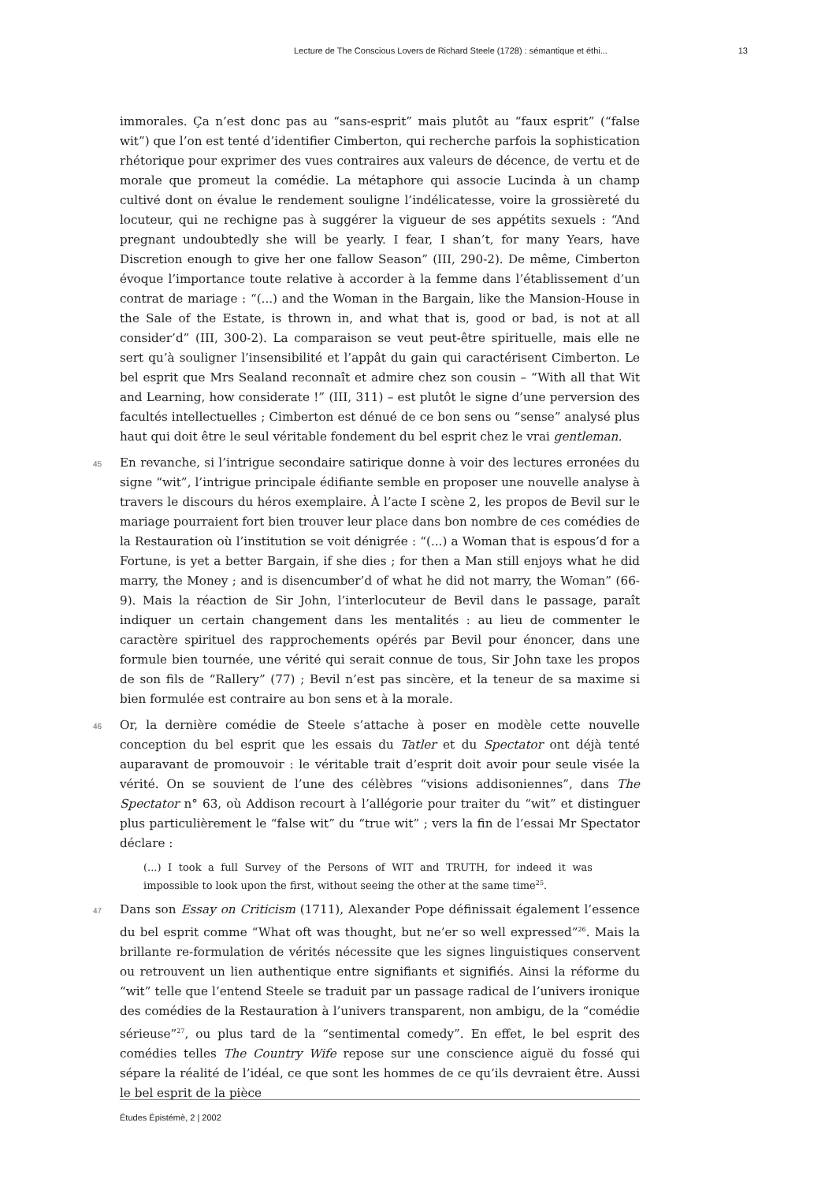Lecture de The Conscious Lovers de Richard Steele (1728) : sémantique et éthi... 13
immorales. Ça n’est donc pas au “sans-esprit” mais plutôt au “faux esprit” (“false wit”) que l’on est tenté d’identifier Cimberton, qui recherche parfois la sophistication rhétorique pour exprimer des vues contraires aux valeurs de décence, de vertu et de morale que promeut la comédie. La métaphore qui associe Lucinda à un champ cultivé dont on évalue le rendement souligne l’indélicatesse, voire la grossièreté du locuteur, qui ne rechigne pas à suggérer la vigueur de ses appétits sexuels : “And pregnant undoubtedly she will be yearly. I fear, I shan’t, for many Years, have Discretion enough to give her one fallow Season” (III, 290-2). De même, Cimberton évoque l’importance toute relative à accorder à la femme dans l’établissement d’un contrat de mariage : “(...) and the Woman in the Bargain, like the Mansion-House in the Sale of the Estate, is thrown in, and what that is, good or bad, is not at all consider’d” (III, 300-2). La comparaison se veut peut-être spirituelle, mais elle ne sert qu’à souligner l’insensibilité et l’appât du gain qui caractérisent Cimberton. Le bel esprit que Mrs Sealand reconnaît et admire chez son cousin – “With all that Wit and Learning, how considerate !” (III, 311) – est plutôt le signe d’une perversion des facultés intellectuelles ; Cimberton est dénué de ce bon sens ou “sense” analysé plus haut qui doit être le seul véritable fondement du bel esprit chez le vrai gentleman.
45 En revanche, si l’intrigue secondaire satirique donne à voir des lectures erronées du signe “wit”, l’intrigue principale édifiante semble en proposer une nouvelle analyse à travers le discours du héros exemplaire. À l’acte I scène 2, les propos de Bevil sur le mariage pourraient fort bien trouver leur place dans bon nombre de ces comédies de la Restauration où l’institution se voit dénigrée : “(...) a Woman that is espous’d for a Fortune, is yet a better Bargain, if she dies ; for then a Man still enjoys what he did marry, the Money ; and is disencumber’d of what he did not marry, the Woman” (66-9). Mais la réaction de Sir John, l’interlocuteur de Bevil dans le passage, paraît indiquer un certain changement dans les mentalités : au lieu de commenter le caractère spirituel des rapprochements opérés par Bevil pour énoncer, dans une formule bien tournée, une vérité qui serait connue de tous, Sir John taxe les propos de son fils de “Rallery” (77) ; Bevil n’est pas sincère, et la teneur de sa maxime si bien formulée est contraire au bon sens et à la morale.
46 Or, la dernière comédie de Steele s’attache à poser en modèle cette nouvelle conception du bel esprit que les essais du Tatler et du Spectator ont déjà tenté auparavant de promouvoir : le véritable trait d’esprit doit avoir pour seule visée la vérité. On se souvient de l’une des célèbres “visions addisoniennes”, dans The Spectator n° 63, où Addison recourt à l’allégorie pour traiter du “wit” et distinguer plus particulièrement le “false wit” du “true wit” ; vers la fin de l’essai Mr Spectator déclare :
(...) I took a full Survey of the Persons of WIT and TRUTH, for indeed it was impossible to look upon the first, without seeing the other at the same time<sup>25</sup>.
47 Dans son Essay on Criticism (1711), Alexander Pope définissait également l’essence du bel esprit comme “What oft was thought, but ne’er so well expressed”<sup>26</sup>. Mais la brillante re-formulation de vérités nécessite que les signes linguistiques conservent ou retrouvent un lien authentique entre signifiants et signifiés. Ainsi la réforme du “wit” telle que l’entend Steele se traduit par un passage radical de l’univers ironique des comédies de la Restauration à l’univers transparent, non ambigu, de la “comédie sérieuse”<sup>27</sup>, ou plus tard de la “sentimental comedy”. En effet, le bel esprit des comédies telles The Country Wife repose sur une conscience aiguë du fossé qui sépare la réalité de l’idéal, ce que sont les hommes de ce qu’ils devraient être. Aussi le bel esprit de la pièce
Études Épistémè, 2 | 2002